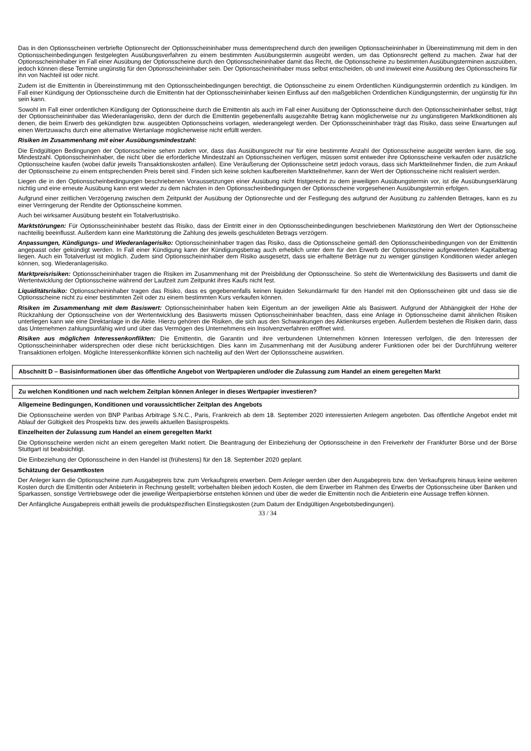Das in den Optionsscheinen verbriefte Optionsrecht der Optionsscheininhaber muss dementsprechend durch den jeweiligen Optionsscheininhaber in Übereinstimmung mit dem in den Optionsscheinbedingungen festgelegten Ausübungsverfahren zu einem bestimmten Ausübungstermin ausgeübt werden, um das Optionsrecht geltend zu machen. Zwar hat der Optionsscheininhaber im Fall einer Ausübung der Optionsscheine durch den Optionsscheininhaber damit das Recht, die Optionsscheine zu bestimmten Ausübungsterminen auszuüben, jedoch können diese Termine ungünstig für den Optionsscheininhaber sein. Der Optionsscheininhaber muss selbst entscheiden, ob und inwieweit eine Ausübung des Optionsscheins für ihn von Nachteil ist oder nicht.
Zudem ist die Emittentin in Übereinstimmung mit den Optionsscheinbedingungen berechtigt, die Optionsscheine zu einem Ordentlichen Kündigungstermin ordentlich zu kündigen. Im Fall einer Kündigung der Optionsscheine durch die Emittentin hat der Optionsscheininhaber keinen Einfluss auf den maßgeblichen Ordentlichen Kündigungstermin, der ungünstig für ihn sein kann.
Sowohl im Fall einer ordentlichen Kündigung der Optionsscheine durch die Emittentin als auch im Fall einer Ausübung der Optionsscheine durch den Optionsscheininhaber selbst, trägt der Optionsscheininhaber das Wiederanlagerisiko, denn der durch die Emittentin gegebenenfalls ausgezahlte Betrag kann möglicherweise nur zu ungünstigeren Marktkonditionen als denen, die beim Erwerb des gekündigten bzw. ausgeübten Optionsscheins vorlagen, wiederangelegt werden. Der Optionsscheininhaber trägt das Risiko, dass seine Erwartungen auf einen Wertzuwachs durch eine alternative Wertanlage möglicherweise nicht erfüllt werden.
Risiken im Zusammenhang mit einer Ausübungsmindestzahl:
Die Endgültigen Bedingungen der Optionsscheine sehen zudem vor, dass das Ausübungsrecht nur für eine bestimmte Anzahl der Optionsscheine ausgeübt werden kann, die sog. Mindestzahl. Optionsscheininhaber, die nicht über die erforderliche Mindestzahl an Optionsscheinen verfügen, müssen somit entweder ihre Optionsscheine verkaufen oder zusätzliche Optionsscheine kaufen (wobei dafür jeweils Transaktionskosten anfallen). Eine Veräußerung der Optionsscheine setzt jedoch voraus, dass sich Marktteilnehmer finden, die zum Ankauf der Optionsscheine zu einem entsprechenden Preis bereit sind. Finden sich keine solchen kaufbereiten Marktteilnehmer, kann der Wert der Optionsscheine nicht realisiert werden.
Liegen die in den Optionsscheinbedingungen beschriebenen Voraussetzungen einer Ausübung nicht fristgerecht zu dem jeweiligen Ausübungstermin vor, ist die Ausübungserklärung nichtig und eine erneute Ausübung kann erst wieder zu dem nächsten in den Optionsscheinbedingungen der Optionsscheine vorgesehenen Ausübungstermin erfolgen.
Aufgrund einer zeitlichen Verzögerung zwischen dem Zeitpunkt der Ausübung der Optionsrechte und der Festlegung des aufgrund der Ausübung zu zahlenden Betrages, kann es zu einer Verringerung der Rendite der Optionsscheine kommen.
Auch bei wirksamer Ausübung besteht ein Totalverlustrisiko.
Marktstörungen: Für Optionsscheininhaber besteht das Risiko, dass der Eintritt einer in den Optionsscheinbedingungen beschriebenen Marktstörung den Wert der Optionsscheine nachteilig beeinflusst. Außerdem kann eine Marktstörung die Zahlung des jeweils geschuldeten Betrags verzögern.
Anpassungen, Kündigungs- und Wiederanlagerisiko: Optionsscheininhaber tragen das Risiko, dass die Optionsscheine gemäß den Optionsscheinbedingungen von der Emittentin angepasst oder gekündigt werden. In Fall einer Kündigung kann der Kündigungsbetrag auch erheblich unter dem für den Erwerb der Optionsscheine aufgewendeten Kapitalbetrag liegen. Auch ein Totalverlust ist möglich. Zudem sind Optionsscheininhaber dem Risiko ausgesetzt, dass sie erhaltene Beträge nur zu weniger günstigen Konditionen wieder anlegen können, sog. Wiederanlagerisiko.
Marktpreisrisiken: Optionsscheininhaber tragen die Risiken im Zusammenhang mit der Preisbildung der Optionsscheine. So steht die Wertentwicklung des Basiswerts und damit die Wertentwicklung der Optionsscheine während der Laufzeit zum Zeitpunkt ihres Kaufs nicht fest.
Liquiditätsrisiko: Optionsscheininhaber tragen das Risiko, dass es gegebenenfalls keinen liquiden Sekundärmarkt für den Handel mit den Optionsscheinen gibt und dass sie die Optionsscheine nicht zu einer bestimmten Zeit oder zu einem bestimmten Kurs verkaufen können.
Risiken im Zusammenhang mit dem Basiswert: Optionsscheininhaber haben kein Eigentum an der jeweiligen Aktie als Basiswert. Aufgrund der Abhängigkeit der Höhe der Rückzahlung der Optionsscheine von der Wertentwicklung des Basiswerts müssen Optionsscheininhaber beachten, dass eine Anlage in Optionsscheine damit ähnlichen Risiken unterliegen kann wie eine Direktanlage in die Aktie. Hierzu gehören die Risiken, die sich aus den Schwankungen des Aktienkurses ergeben. Außerdem bestehen die Risiken darin, dass das Unternehmen zahlungsunfähig wird und über das Vermögen des Unternehmens ein Insolvenzverfahren eröffnet wird.
Risiken aus möglichen Interessenkonflikten: Die Emittentin, die Garantin und ihre verbundenen Unternehmen können Interessen verfolgen, die den Interessen der Optionsscheininhaber widersprechen oder diese nicht berücksichtigen. Dies kann im Zusammenhang mit der Ausübung anderer Funktionen oder bei der Durchführung weiterer Transaktionen erfolgen. Mögliche Interessenkonflikte können sich nachteilig auf den Wert der Optionsscheine auswirken.
Abschnitt D – Basisinformationen über das öffentliche Angebot von Wertpapieren und/oder die Zulassung zum Handel an einem geregelten Markt
Zu welchen Konditionen und nach welchem Zeitplan können Anleger in dieses Wertpapier investieren?
Allgemeine Bedingungen, Konditionen und voraussichtlicher Zeitplan des Angebots
Die Optionsscheine werden von BNP Paribas Arbitrage S.N.C., Paris, Frankreich ab dem 18. September 2020 interessierten Anlegern angeboten. Das öffentliche Angebot endet mit Ablauf der Gültigkeit des Prospekts bzw. des jeweils aktuellen Basisprospekts.
Einzelheiten der Zulassung zum Handel an einem geregelten Markt
Die Optionsscheine werden nicht an einem geregelten Markt notiert. Die Beantragung der Einbeziehung der Optionsscheine in den Freiverkehr der Frankfurter Börse und der Börse Stuttgart ist beabsichtigt.
Die Einbeziehung der Optionsscheine in den Handel ist (frühestens) für den 18. September 2020 geplant.
Schätzung der Gesamtkosten
Der Anleger kann die Optionsscheine zum Ausgabepreis bzw. zum Verkaufspreis erwerben. Dem Anleger werden über den Ausgabepreis bzw. den Verkaufspreis hinaus keine weiteren Kosten durch die Emittentin oder Anbieterin in Rechnung gestellt; vorbehalten bleiben jedoch Kosten, die dem Erwerber im Rahmen des Erwerbs der Optionsscheine über Banken und Sparkassen, sonstige Vertriebswege oder die jeweilige Wertpapierbörse entstehen können und über die weder die Emittentin noch die Anbieterin eine Aussage treffen können.
Der Anfängliche Ausgabepreis enthält jeweils die produktspezifischen Einstiegskosten (zum Datum der Endgültigen Angebotsbedingungen).
33 / 34